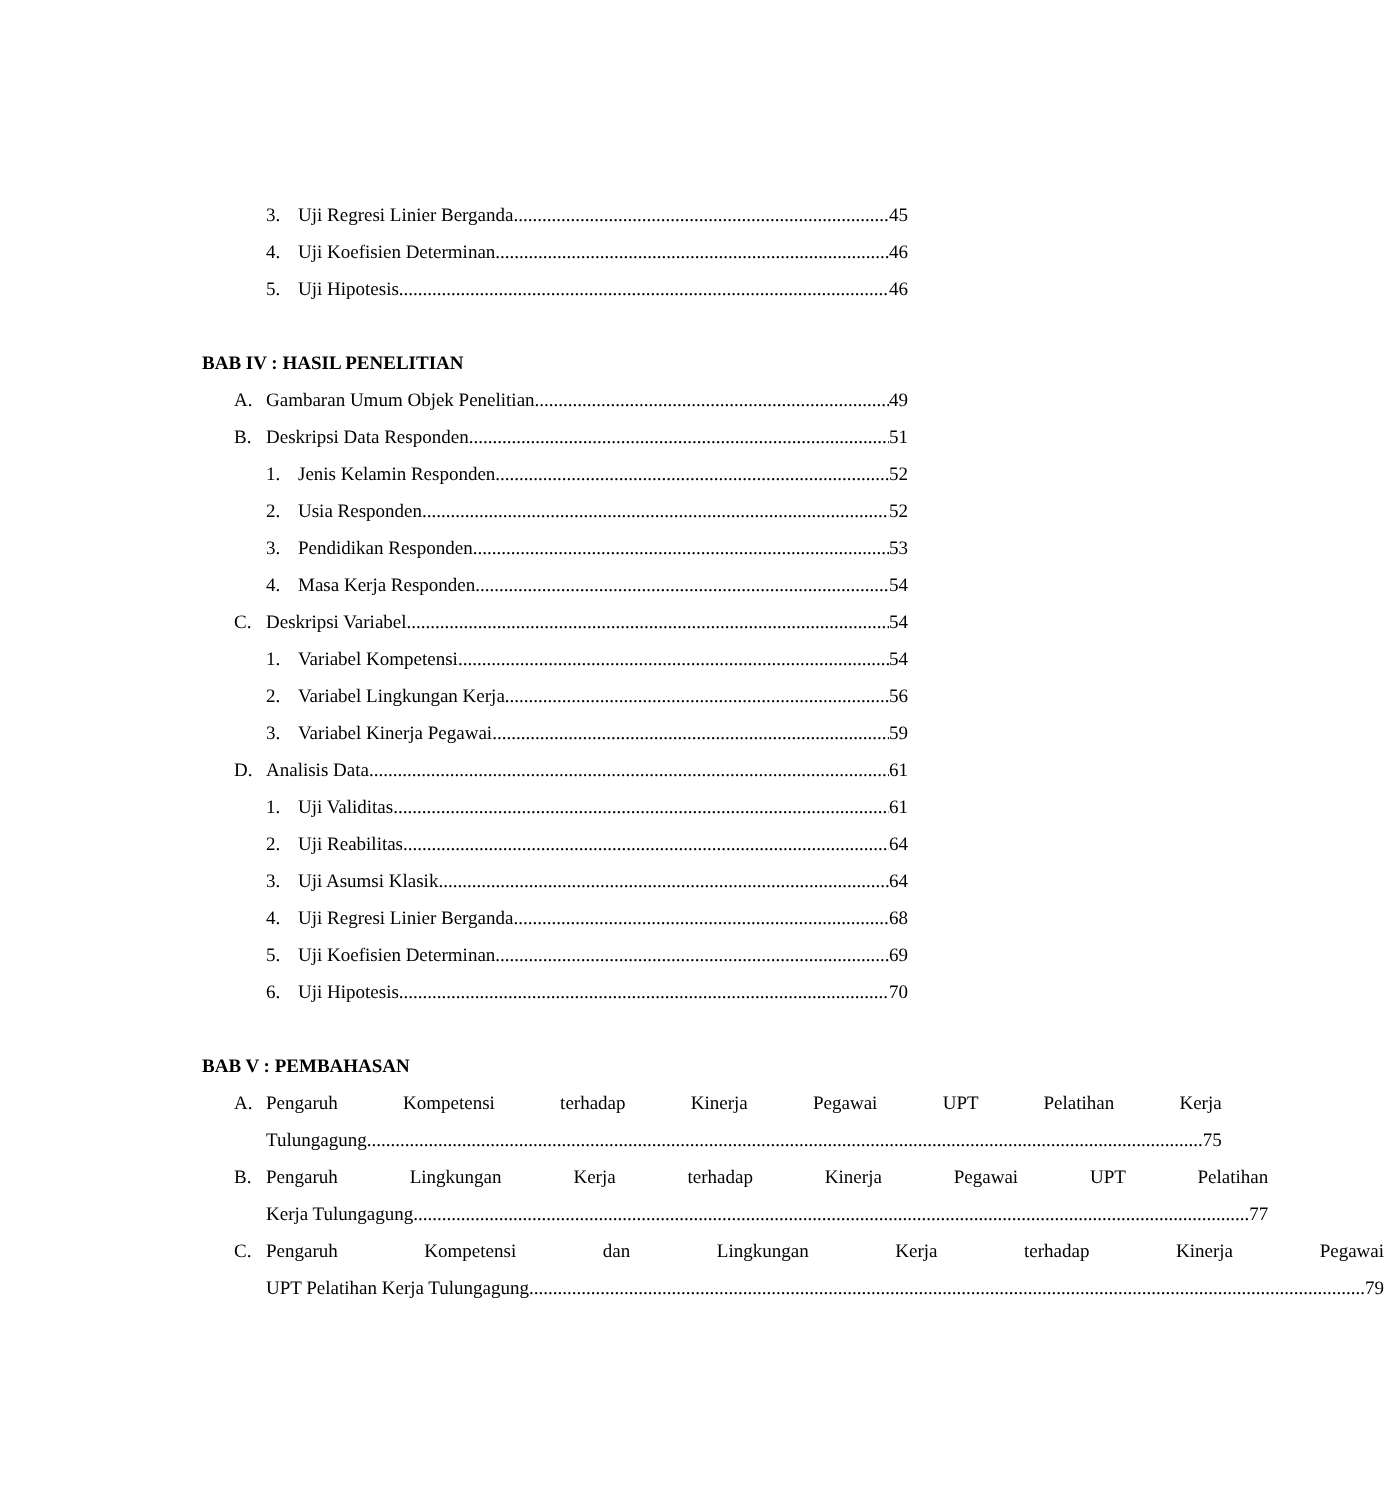3. Uji Regresi Linier Berganda 45
4. Uji Koefisien Determinan 46
5. Uji Hipotesis 46
BAB IV : HASIL PENELITIAN
A. Gambaran Umum Objek Penelitian 49
B. Deskripsi Data Responden 51
1. Jenis Kelamin Responden 52
2. Usia Responden 52
3. Pendidikan Responden 53
4. Masa Kerja Responden 54
C. Deskripsi Variabel 54
1. Variabel Kompetensi 54
2. Variabel Lingkungan Kerja 56
3. Variabel Kinerja Pegawai 59
D. Analisis Data 61
1. Uji Validitas 61
2. Uji Reabilitas 64
3. Uji Asumsi Klasik 64
4. Uji Regresi Linier Berganda 68
5. Uji Koefisien Determinan 69
6. Uji Hipotesis 70
BAB V : PEMBAHASAN
A. Pengaruh Kompetensi terhadap Kinerja Pegawai UPT Pelatihan Kerja
Tulungagung 75
B. Pengaruh Lingkungan Kerja terhadap Kinerja Pegawai UPT Pelatihan
Kerja Tulungagung 77
C. Pengaruh Kompetensi dan Lingkungan Kerja terhadap Kinerja Pegawai
UPT Pelatihan Kerja Tulungagung 79